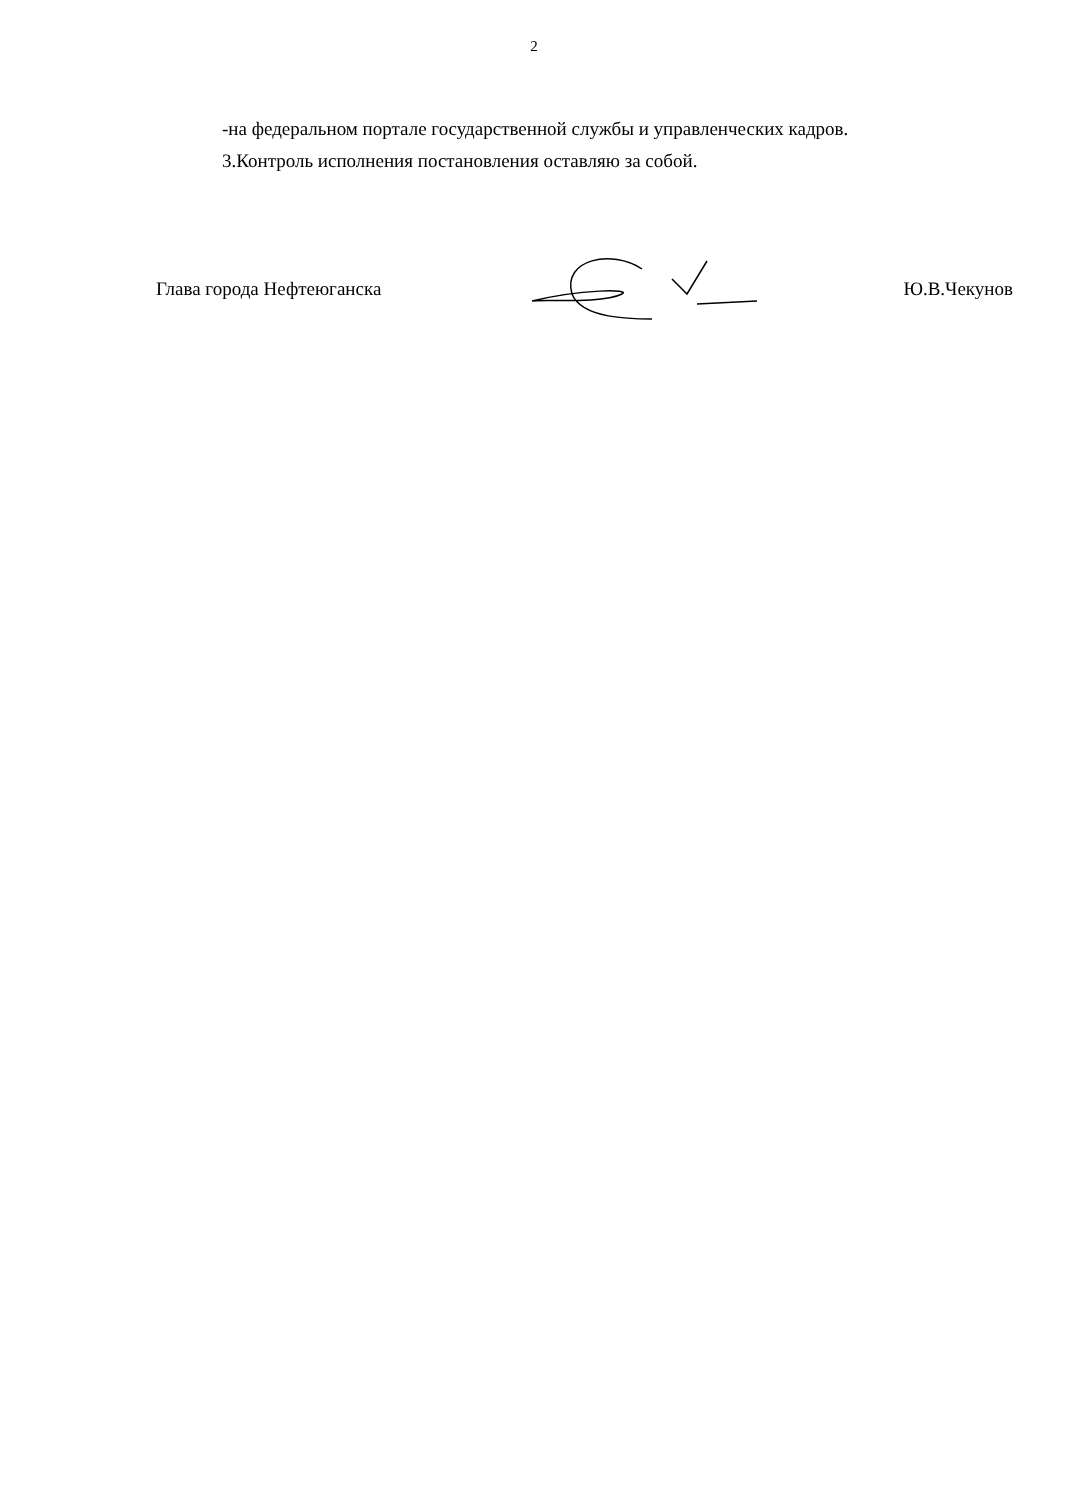2
-на федеральном портале государственной службы и управленческих кадров.
3.Контроль исполнения постановления оставляю за собой.
Глава города Нефтеюганска Ю.В.Чекунов